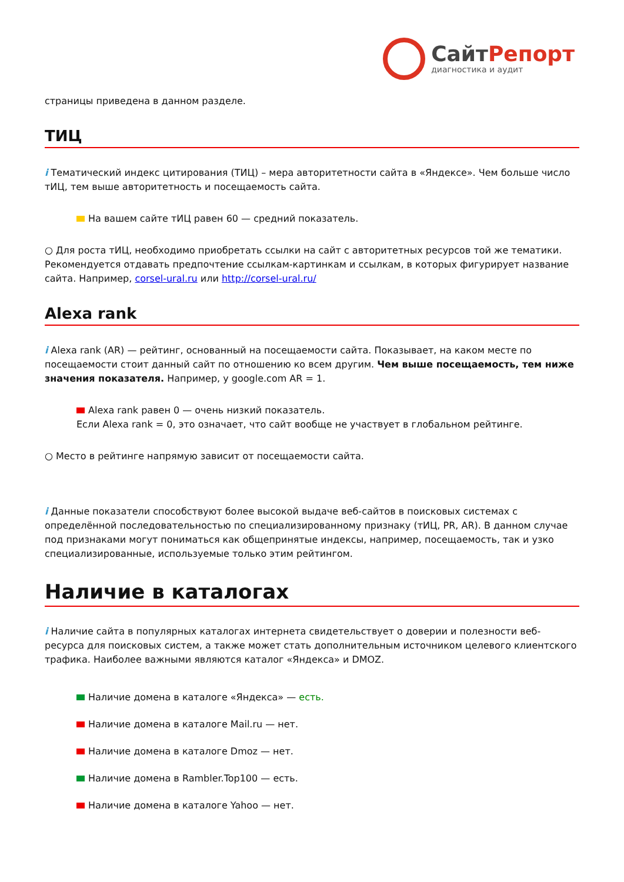СайтРепорт
диагностика и аудит
страницы приведена в данном разделе.
ТИЦ
i Тематический индекс цитирования (ТИЦ) – мера авторитетности сайта в «Яндексе». Чем больше число тИЦ, тем выше авторитетность и посещаемость сайта.
На вашем сайте тИЦ равен 60 — средний показатель.
○ Для роста тИЦ, необходимо приобретать ссылки на сайт с авторитетных ресурсов той же тематики. Рекомендуется отдавать предпочтение ссылкам-картинкам и ссылкам, в которых фигурирует название сайта. Например, corsel-ural.ru или http://corsel-ural.ru/
Alexa rank
i Alexa rank (AR) — рейтинг, основанный на посещаемости сайта. Показывает, на каком месте по посещаемости стоит данный сайт по отношению ко всем другим. Чем выше посещаемость, тем ниже значения показателя. Например, у google.com AR = 1.
Alexa rank равен 0 — очень низкий показатель.
Если Alexa rank = 0, это означает, что сайт вообще не участвует в глобальном рейтинге.
○ Место в рейтинге напрямую зависит от посещаемости сайта.
i Данные показатели способствуют более высокой выдаче веб-сайтов в поисковых системах с определённой последовательностью по специализированному признаку (тИЦ, PR, AR). В данном случае под признаками могут пониматься как общепринятые индексы, например, посещаемость, так и узко специализированные, используемые только этим рейтингом.
Наличие в каталогах
i Наличие сайта в популярных каталогах интернета свидетельствует о доверии и полезности веб-ресурса для поисковых систем, а также может стать дополнительным источником целевого клиентского трафика. Наиболее важными являются каталог «Яндекса» и DMOZ.
Наличие домена в каталоге «Яндекса» — есть.
Наличие домена в каталоге Mail.ru — нет.
Наличие домена в каталоге Dmoz — нет.
Наличие домена в Rambler.Top100 — есть.
Наличие домена в каталоге Yahoo — нет.